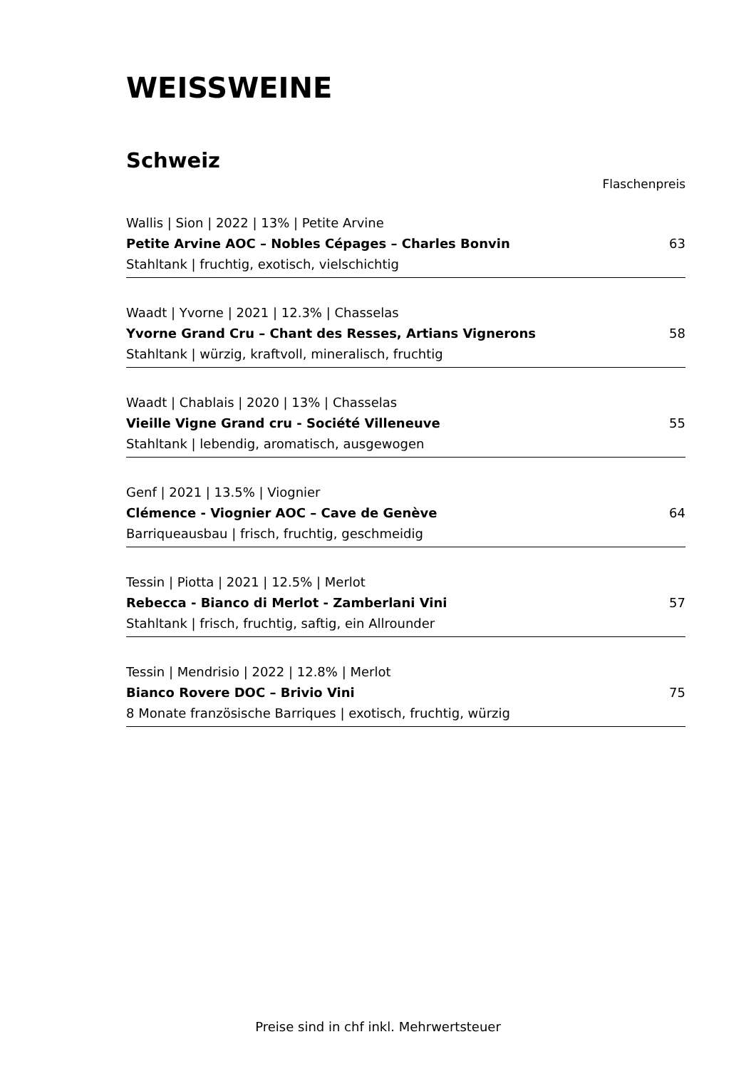WEISSWEINE
Schweiz
Flaschenpreis
Wallis | Sion | 2022 | 13% | Petite Arvine
Petite Arvine AOC – Nobles Cépages – Charles Bonvin 63
Stahltank | fruchtig, exotisch, vielschichtig
Waadt | Yvorne | 2021 | 12.3% | Chasselas
Yvorne Grand Cru – Chant des Resses, Artians Vignerons 58
Stahltank | würzig, kraftvoll, mineralisch, fruchtig
Waadt | Chablais | 2020 | 13% | Chasselas
Vieille Vigne Grand cru - Société Villeneuve 55
Stahltank | lebendig, aromatisch, ausgewogen
Genf | 2021 | 13.5% | Viognier
Clémence - Viognier AOC – Cave de Genève 64
Barriqueausbau | frisch, fruchtig, geschmeidig
Tessin | Piotta | 2021 | 12.5% | Merlot
Rebecca - Bianco di Merlot - Zamberlani Vini 57
Stahltank | frisch, fruchtig, saftig, ein Allrounder
Tessin | Mendrisio | 2022 | 12.8% | Merlot
Bianco Rovere DOC – Brivio Vini 75
8 Monate französische Barriques | exotisch, fruchtig, würzig
Preise sind in chf inkl. Mehrwertsteuer